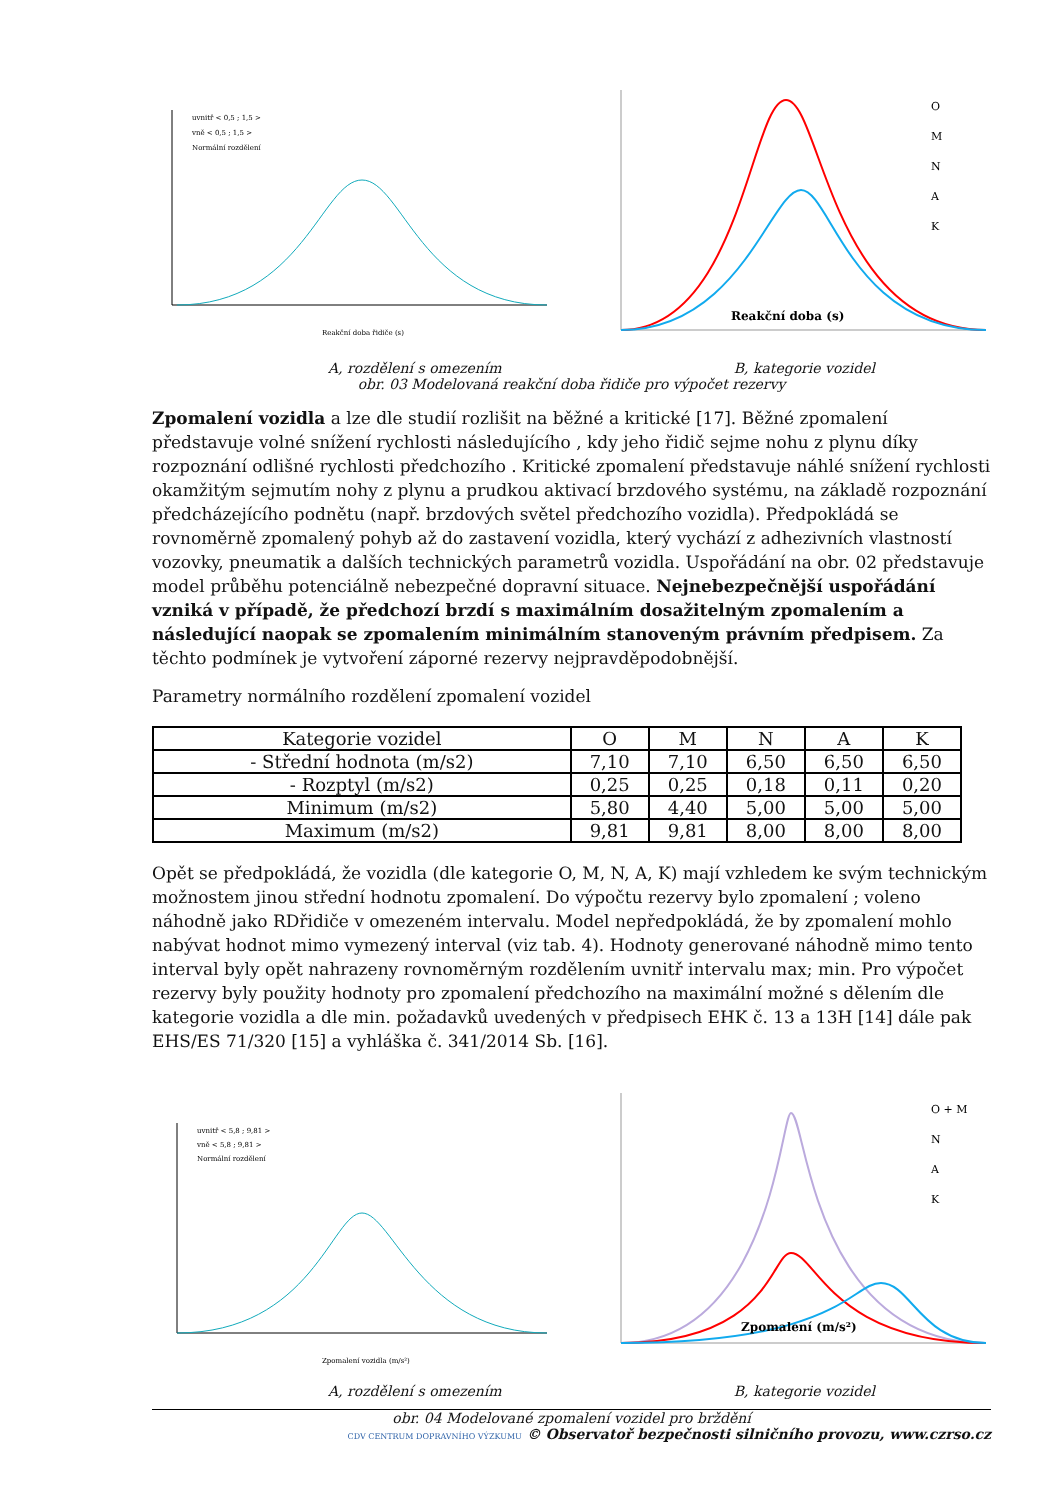uvnitř < 0,5 ; 1,5 >
vně < 0,5 ; 1,5 >
Normální rozdělení
Reakční doba řidiče (s)
Reakční doba (s)
O
M
N
A
K
A, rozdělení s omezením B, kategorie vozidel
obr. 03 Modelovaná reakční doba řidiče pro výpočet rezervy
Zpomalení vozidla a lze dle studií rozlišit na běžné a kritické [17]. Běžné zpomalení představuje volné snížení rychlosti následujícího , kdy jeho řidič sejme nohu z plynu díky rozpoznání odlišné rychlosti předchozího . Kritické zpomalení představuje náhlé snížení rychlosti okamžitým sejmutím nohy z plynu a prudkou aktivací brzdového systému, na základě rozpoznání předcházejícího podnětu (např. brzdových světel předchozího vozidla). Předpokládá se rovnoměrně zpomalený pohyb až do zastavení vozidla, který vychází z adhezivních vlastností vozovky, pneumatik a dalších technických parametrů vozidla. Uspořádání na obr. 02 představuje model průběhu potenciálně nebezpečné dopravní situace. Nejnebezpečnější uspořádání vzniká v případě, že předchozí brzdí s maximálním dosažitelným zpomalením a následující naopak se zpomalením minimálním stanoveným právním předpisem. Za těchto podmínek je vytvoření záporné rezervy nejpravděpodobnější.
Parametry normálního rozdělení zpomalení vozidel
| Kategorie vozidel | O | M | N | A | K |
| - Střední hodnota (m/s2) | 7,10 | 7,10 | 6,50 | 6,50 | 6,50 |
| - Rozptyl (m/s2) | 0,25 | 0,25 | 0,18 | 0,11 | 0,20 |
| Minimum (m/s2) | 5,80 | 4,40 | 5,00 | 5,00 | 5,00 |
| Maximum (m/s2) | 9,81 | 9,81 | 8,00 | 8,00 | 8,00 |
Opět se předpokládá, že vozidla (dle kategorie O, M, N, A, K) mají vzhledem ke svým technickým možnostem jinou střední hodnotu zpomalení. Do výpočtu rezervy bylo zpomalení ; voleno náhodně jako RDřidiče v omezeném intervalu. Model nepředpokládá, že by zpomalení mohlo nabývat hodnot mimo vymezený interval (viz tab. 4). Hodnoty generované náhodně mimo tento interval byly opět nahrazeny rovnoměrným rozdělením uvnitř intervalu max; min. Pro výpočet rezervy byly použity hodnoty pro zpomalení předchozího na maximální možné s dělením dle kategorie vozidla a dle min. požadavků uvedených v předpisech EHK č. 13 a 13H [14] dále pak EHS/ES 71/320 [15] a vyhláška č. 341/2014 Sb. [16].
uvnitř < 5,8 ; 9,81 >
vně < 5,8 ; 9,81 >
Normální rozdělení
Zpomalení vozidla (m/s²)
Zpomalení (m/s²)
O + M
N
A
K
A, rozdělení s omezením B, kategorie vozidel
obr. 04 Modelované zpomalení vozidel pro brždění
CDV CENTRUM DOPRAVNÍHO VÝZKUMU © Observatoř bezpečnosti silničního provozu, www.czrso.cz